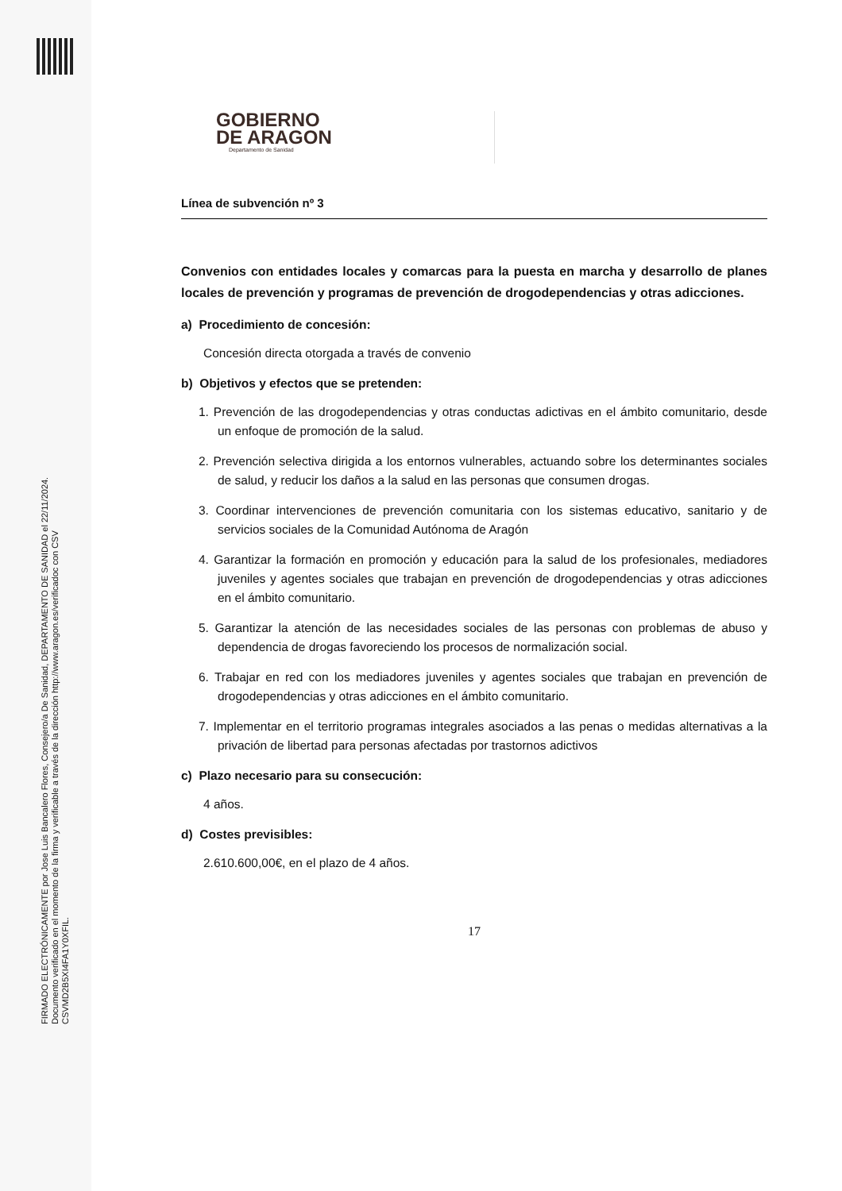FIRMADO ELECTRÓNICAMENTE por Jose Luis Bancalero Flores, Consejero/a De Sanidad, DEPARTAMENTO DE SANIDAD el 22/11/2024.
Documento verificado en el momento de la firma y verificable a través de la dirección http://www.aragon.es/verificadoc con CSV CSVMD2B5XI4FA1Y0XFIL.
GOBIERNO
DE ARAGON
Departamento de Sanidad
Línea de subvención nº 3
Convenios con entidades locales y comarcas para la puesta en marcha y desarrollo de planes locales de prevención y programas de prevención de drogodependencias y otras adicciones.
a) Procedimiento de concesión:
Concesión directa otorgada a través de convenio
b) Objetivos y efectos que se pretenden:
1. Prevención de las drogodependencias y otras conductas adictivas en el ámbito comunitario, desde un enfoque de promoción de la salud.
2. Prevención selectiva dirigida a los entornos vulnerables, actuando sobre los determinantes sociales de salud, y reducir los daños a la salud en las personas que consumen drogas.
3. Coordinar intervenciones de prevención comunitaria con los sistemas educativo, sanitario y de servicios sociales de la Comunidad Autónoma de Aragón
4. Garantizar la formación en promoción y educación para la salud de los profesionales, mediadores juveniles y agentes sociales que trabajan en prevención de drogodependencias y otras adicciones en el ámbito comunitario.
5. Garantizar la atención de las necesidades sociales de las personas con problemas de abuso y dependencia de drogas favoreciendo los procesos de normalización social.
6. Trabajar en red con los mediadores juveniles y agentes sociales que trabajan en prevención de drogodependencias y otras adicciones en el ámbito comunitario.
7. Implementar en el territorio programas integrales asociados a las penas o medidas alternativas a la privación de libertad para personas afectadas por trastornos adictivos
c) Plazo necesario para su consecución:
4 años.
d) Costes previsibles:
2.610.600,00€, en el plazo de 4 años.
17